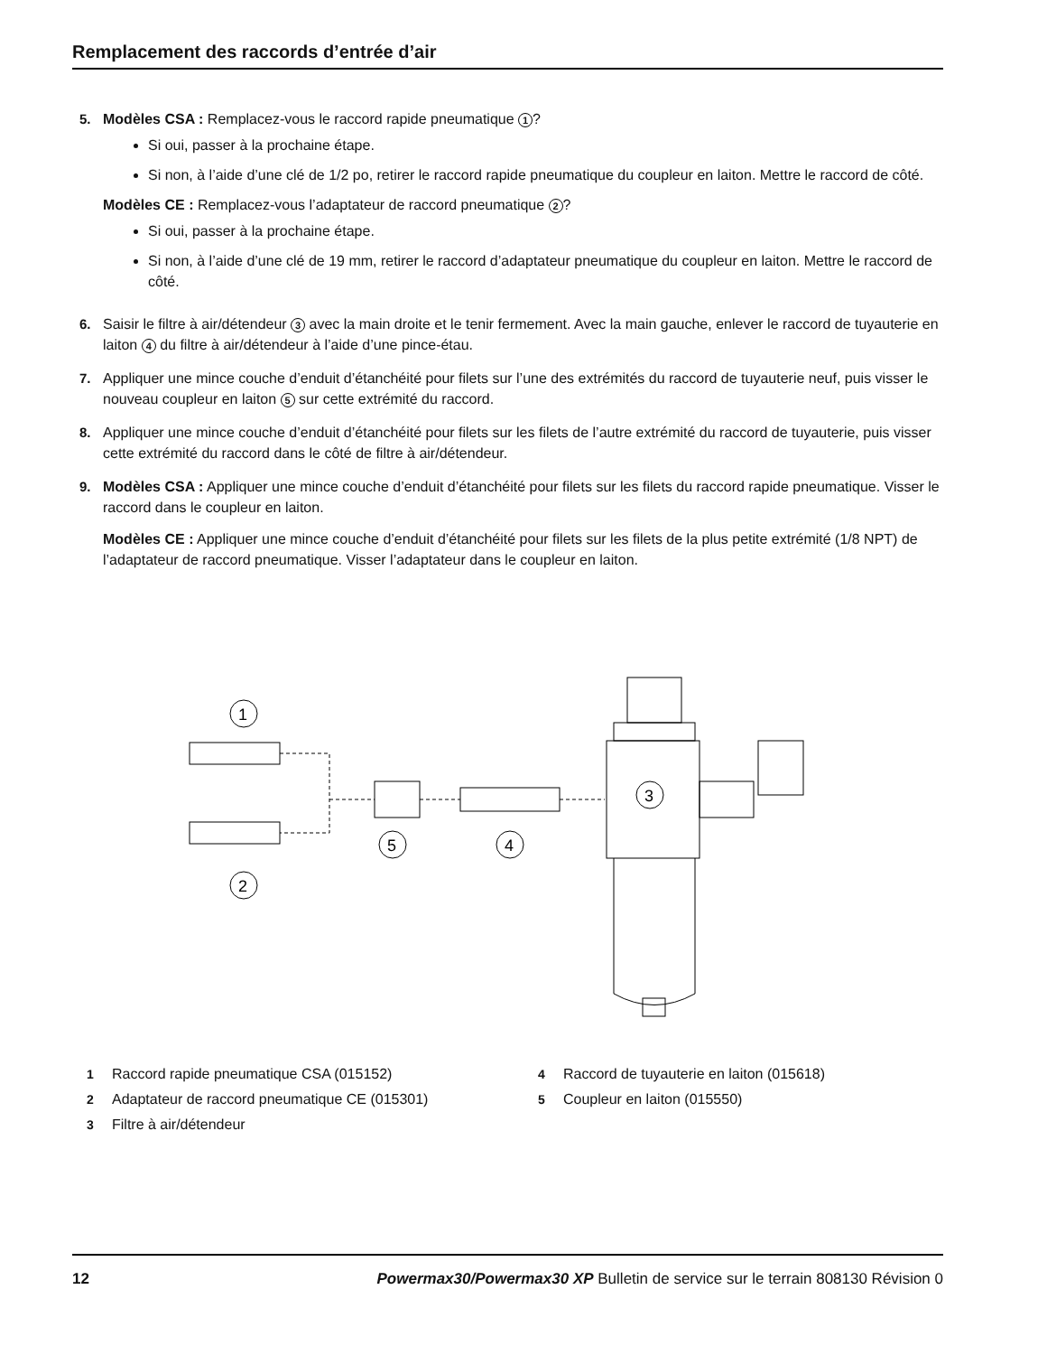Remplacement des raccords d’entrée d’air
5. Modèles CSA : Remplacez-vous le raccord rapide pneumatique 1?
Si oui, passer à la prochaine étape.
Si non, à l’aide d’une clé de 1/2 po, retirer le raccord rapide pneumatique du coupleur en laiton. Mettre le raccord de côté.
Modèles CE : Remplacez-vous l’adaptateur de raccord pneumatique 2?
Si oui, passer à la prochaine étape.
Si non, à l’aide d’une clé de 19 mm, retirer le raccord d’adaptateur pneumatique du coupleur en laiton. Mettre le raccord de côté.
6. Saisir le filtre à air/détendeur 3 avec la main droite et le tenir fermement. Avec la main gauche, enlever le raccord de tuyauterie en laiton 4 du filtre à air/détendeur à l’aide d’une pince-étau.
7. Appliquer une mince couche d’enduit d’étanchéité pour filets sur l’une des extrémités du raccord de tuyauterie neuf, puis visser le nouveau coupleur en laiton 5 sur cette extrémité du raccord.
8. Appliquer une mince couche d’enduit d’étanchéité pour filets sur les filets de l’autre extrémité du raccord de tuyauterie, puis visser cette extrémité du raccord dans le côté de filtre à air/détendeur.
9. Modèles CSA : Appliquer une mince couche d’enduit d’étanchéité pour filets sur les filets du raccord rapide pneumatique. Visser le raccord dans le coupleur en laiton.
Modèles CE : Appliquer une mince couche d’enduit d’étanchéité pour filets sur les filets de la plus petite extrémité (1/8 NPT) de l’adaptateur de raccord pneumatique. Visser l’adaptateur dans le coupleur en laiton.
1
2
5
4
3
1 Raccord rapide pneumatique CSA (015152)
4 Raccord de tuyauterie en laiton (015618)
2 Adaptateur de raccord pneumatique CE (015301)
5 Coupleur en laiton (015550)
3 Filtre à air/détendeur
12 Powermax30/Powermax30 XP Bulletin de service sur le terrain 808130 Révision 0